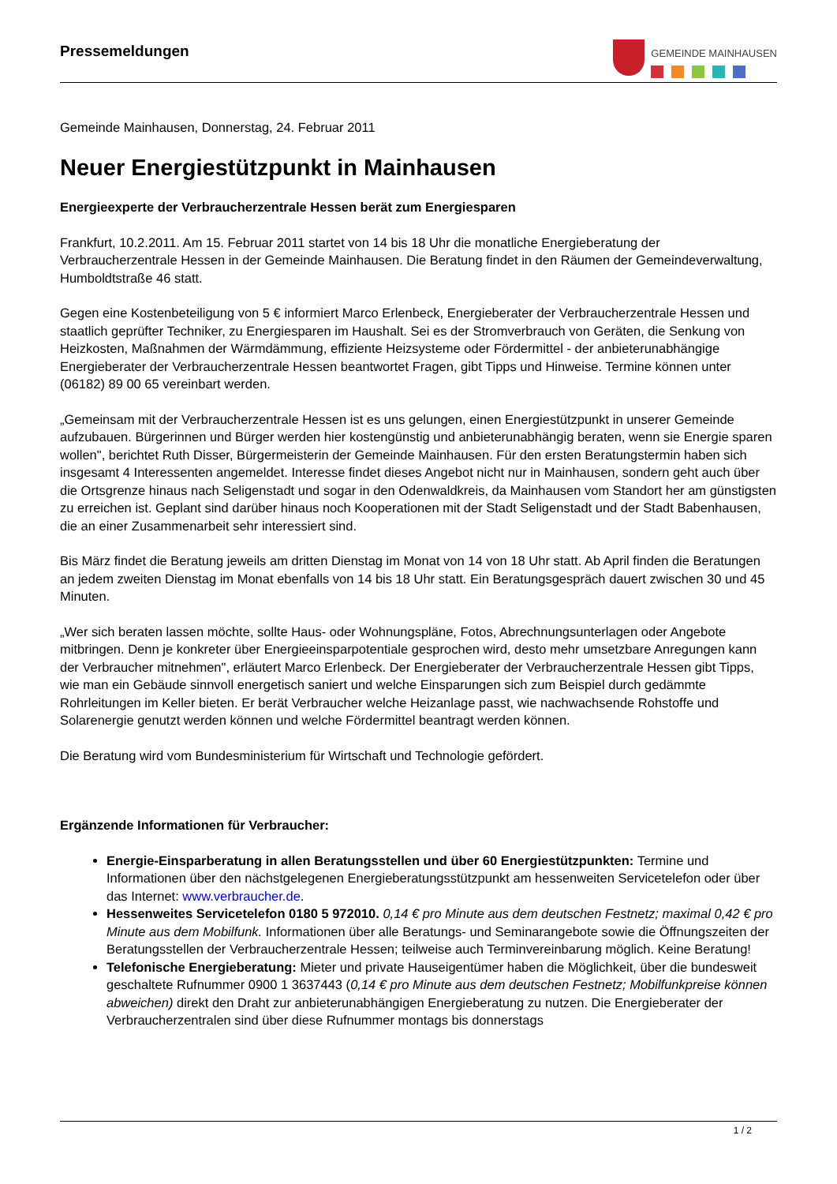Pressemeldungen
GEMEINDE MAINHAUSEN
Gemeinde Mainhausen, Donnerstag, 24. Februar 2011
Neuer Energiestützpunkt in Mainhausen
Energieexperte der Verbraucherzentrale Hessen berät zum Energiesparen
Frankfurt, 10.2.2011. Am 15. Februar 2011 startet von 14 bis 18 Uhr die monatliche Energieberatung der Verbraucherzentrale Hessen in der Gemeinde Mainhausen. Die Beratung findet in den Räumen der Gemeindeverwaltung, Humboldtstraße 46 statt.
Gegen eine Kostenbeteiligung von 5 € informiert Marco Erlenbeck, Energieberater der Verbraucherzentrale Hessen und staatlich geprüfter Techniker, zu Energiesparen im Haushalt. Sei es der Stromverbrauch von Geräten, die Senkung von Heizkosten, Maßnahmen der Wärmdämmung, effiziente Heizsysteme oder Fördermittel - der anbieterunabhängige Energieberater der Verbraucherzentrale Hessen beantwortet Fragen, gibt Tipps und Hinweise. Termine können unter (06182) 89 00 65 vereinbart werden.
„Gemeinsam mit der Verbraucherzentrale Hessen ist es uns gelungen, einen Energiestützpunkt in unserer Gemeinde aufzubauen. Bürgerinnen und Bürger werden hier kostengünstig und anbieterunabhängig beraten, wenn sie Energie sparen wollen", berichtet Ruth Disser, Bürgermeisterin der Gemeinde Mainhausen. Für den ersten Beratungstermin haben sich insgesamt 4 Interessenten angemeldet. Interesse findet dieses Angebot nicht nur in Mainhausen, sondern geht auch über die Ortsgrenze hinaus nach Seligenstadt und sogar in den Odenwaldkreis, da Mainhausen vom Standort her am günstigsten zu erreichen ist. Geplant sind darüber hinaus noch Kooperationen mit der Stadt Seligenstadt und der Stadt Babenhausen, die an einer Zusammenarbeit sehr interessiert sind.
Bis März findet die Beratung jeweils am dritten Dienstag im Monat von 14 von 18 Uhr statt. Ab April finden die Beratungen an jedem zweiten Dienstag im Monat ebenfalls von 14 bis 18 Uhr statt. Ein Beratungsgespräch dauert zwischen 30 und 45 Minuten.
„Wer sich beraten lassen möchte, sollte Haus- oder Wohnungspläne, Fotos, Abrechnungsunterlagen oder Angebote mitbringen. Denn je konkreter über Energieeinsparpotentiale gesprochen wird, desto mehr umsetzbare Anregungen kann der Verbraucher mitnehmen", erläutert Marco Erlenbeck. Der Energieberater der Verbraucherzentrale Hessen gibt Tipps, wie man ein Gebäude sinnvoll energetisch saniert und welche Einsparungen sich zum Beispiel durch gedämmte Rohrleitungen im Keller bieten. Er berät Verbraucher welche Heizanlage passt, wie nachwachsende Rohstoffe und Solarenergie genutzt werden können und welche Fördermittel beantragt werden können.
Die Beratung wird vom Bundesministerium für Wirtschaft und Technologie gefördert.
Ergänzende Informationen für Verbraucher:
Energie-Einsparberatung in allen Beratungsstellen und über 60 Energiestützpunkten: Termine und Informationen über den nächstgelegenen Energieberatungsstützpunkt am hessenweiten Servicetelefon oder über das Internet: www.verbraucher.de.
Hessenweites Servicetelefon 0180 5 972010. 0,14 € pro Minute aus dem deutschen Festnetz; maximal 0,42 € pro Minute aus dem Mobilfunk. Informationen über alle Beratungs- und Seminarangebote sowie die Öffnungszeiten der Beratungsstellen der Verbraucherzentrale Hessen; teilweise auch Terminvereinbarung möglich. Keine Beratung!
Telefonische Energieberatung: Mieter und private Hauseigentümer haben die Möglichkeit, über die bundesweit geschaltete Rufnummer 0900 1 3637443 (0,14 € pro Minute aus dem deutschen Festnetz; Mobilfunkpreise können abweichen) direkt den Draht zur anbieterunabhängigen Energieberatung zu nutzen. Die Energieberater der Verbraucherzentralen sind über diese Rufnummer montags bis donnerstags
1 / 2